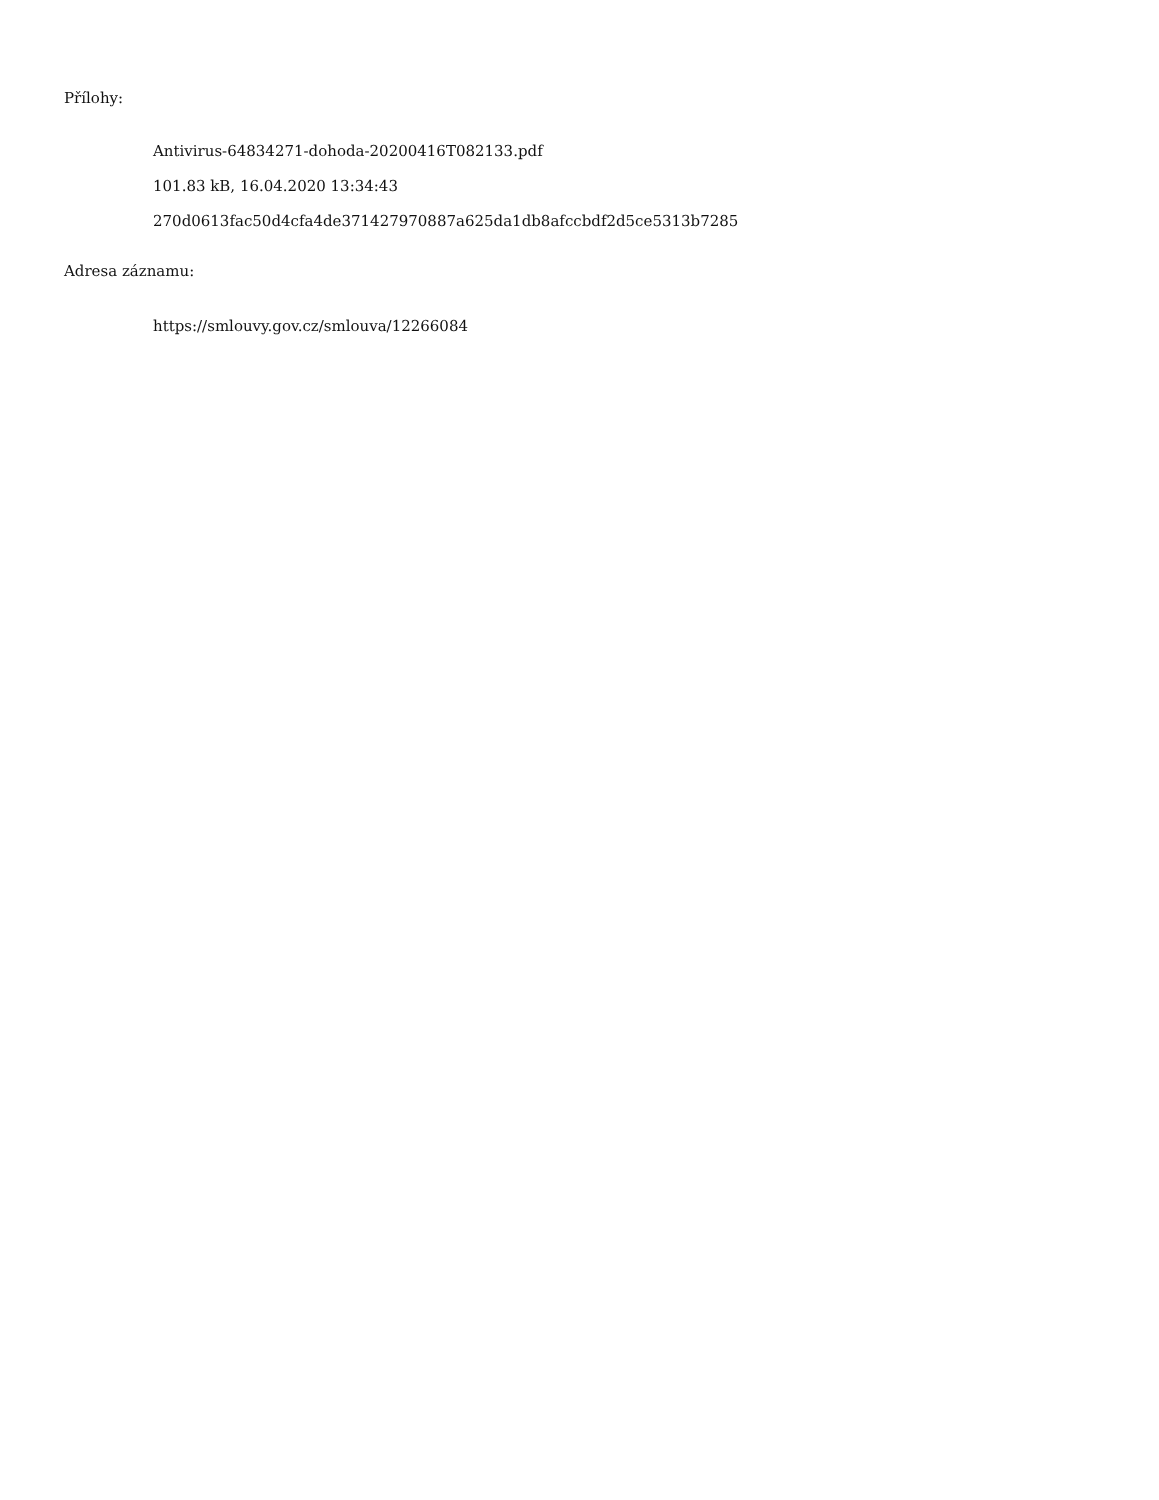Přílohy:
Antivirus-64834271-dohoda-20200416T082133.pdf
101.83 kB, 16.04.2020 13:34:43
270d0613fac50d4cfa4de371427970887a625da1db8afccbdf2d5ce5313b7285
Adresa záznamu:
https://smlouvy.gov.cz/smlouva/12266084